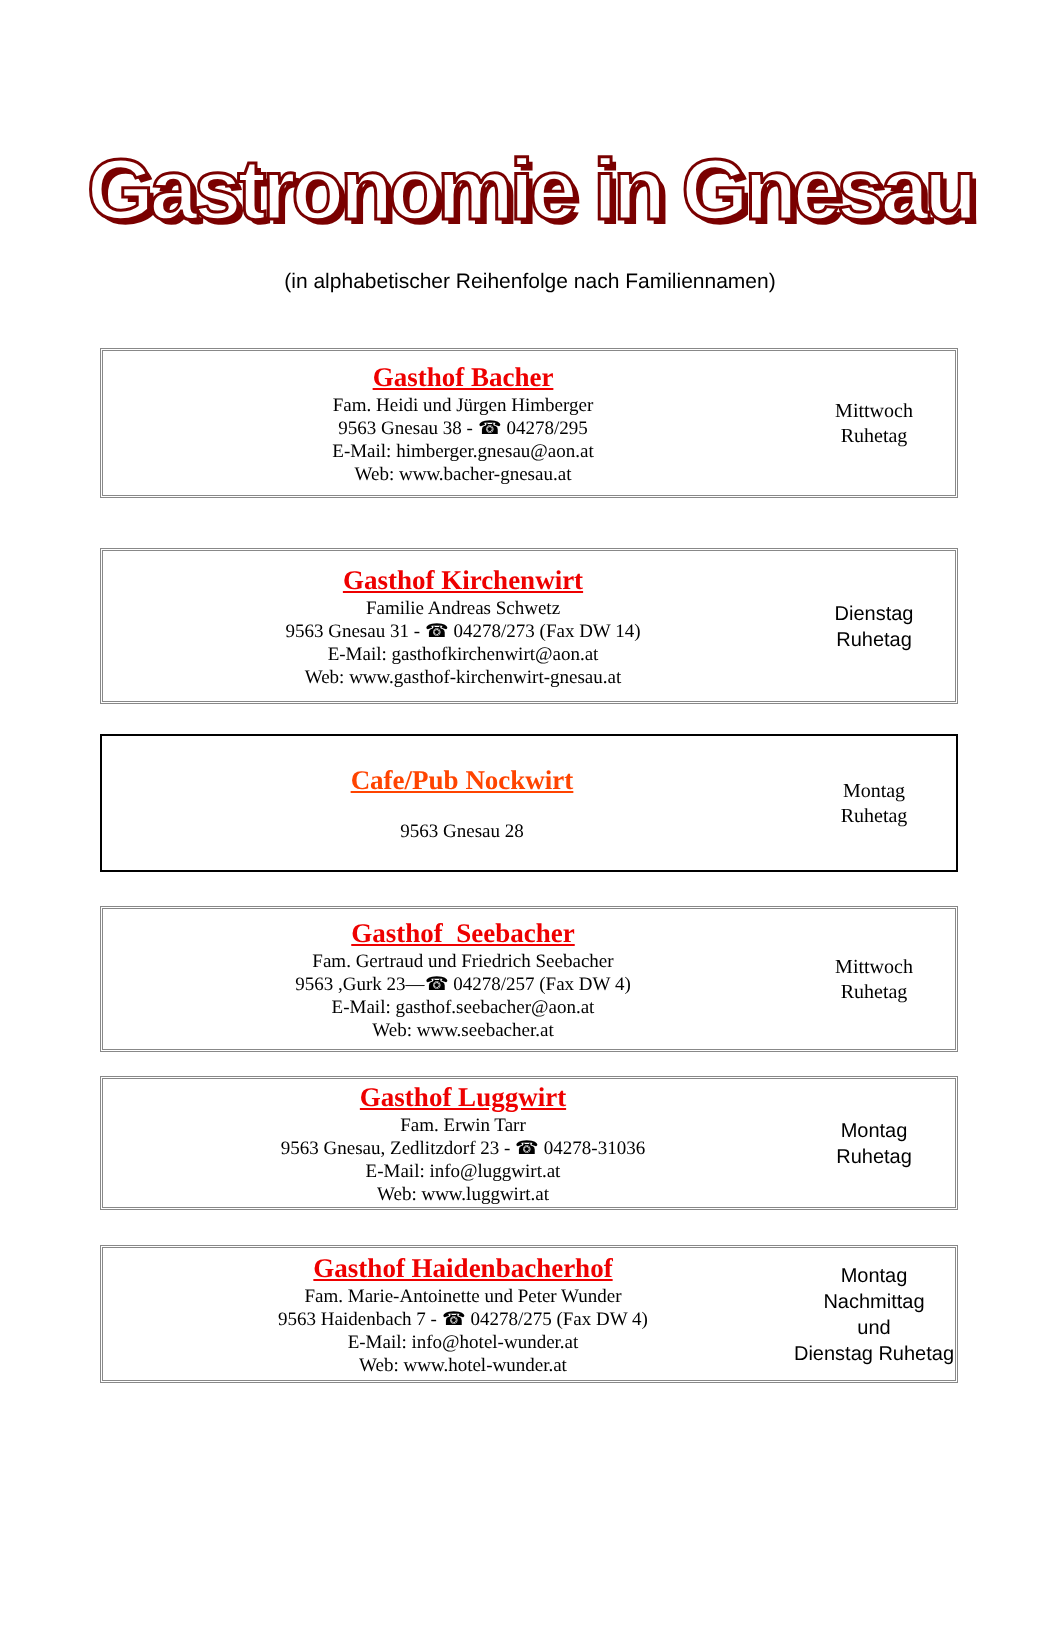Gastronomie in Gnesau
(in alphabetischer Reihenfolge nach Familiennamen)
Gasthof Bacher
Fam. Heidi und Jürgen Himberger
9563 Gnesau 38 - ☎ 04278/295
E-Mail: himberger.gnesau@aon.at
Web: www.bacher-gnesau.at
Mittwoch
Ruhetag
Gasthof Kirchenwirt
Familie Andreas Schwetz
9563 Gnesau 31 - ☎ 04278/273 (Fax DW 14)
E-Mail: gasthofkirchenwirt@aon.at
Web: www.gasthof-kirchenwirt-gnesau.at
Dienstag
Ruhetag
Cafe/Pub Nockwirt
9563 Gnesau 28
Montag
Ruhetag
Gasthof Seebacher
Fam. Gertraud und Friedrich Seebacher
9563 ,Gurk 23—☎ 04278/257 (Fax DW 4)
E-Mail: gasthof.seebacher@aon.at
Web: www.seebacher.at
Mittwoch
Ruhetag
Gasthof Luggwirt
Fam. Erwin Tarr
9563 Gnesau, Zedlitzdorf 23 - ☎ 04278-31036
E-Mail: info@luggwirt.at
Web: www.luggwirt.at
Montag
Ruhetag
Gasthof Haidenbacherhof
Fam. Marie-Antoinette und Peter Wunder
9563 Haidenbach 7 - ☎ 04278/275 (Fax DW 4)
E-Mail: info@hotel-wunder.at
Web: www.hotel-wunder.at
Montag Nachmittag
und
Dienstag Ruhetag